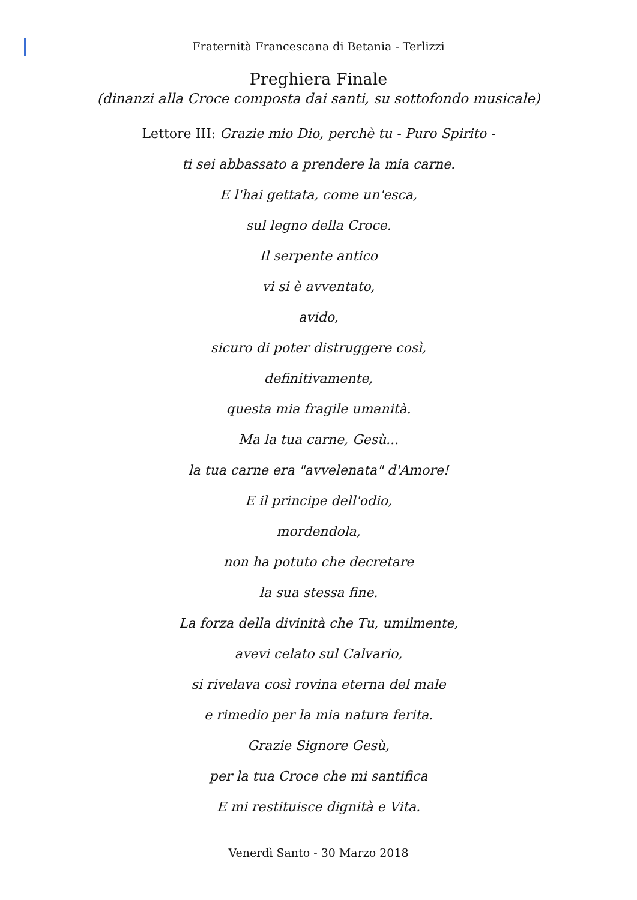Fraternità Francescana di Betania - Terlizzi
Preghiera Finale
(dinanzi alla Croce composta dai santi, su sottofondo musicale)
Lettore III: Grazie mio Dio, perchè tu - Puro Spirito -
ti sei abbassato a prendere la mia carne.
E l'hai gettata, come un'esca,
sul legno della Croce.
Il serpente antico
vi si è avventato,
avido,
sicuro di poter distruggere così,
definitivamente,
questa mia fragile umanità.
Ma la tua carne, Gesù...
la tua carne era "avvelenata" d'Amore!
E il principe dell'odio,
mordendola,
non ha potuto che decretare
la sua stessa fine.
La forza della divinità che Tu, umilmente,
avevi celato sul Calvario,
si rivelava così rovina eterna del male
e rimedio per la mia natura ferita.
Grazie Signore Gesù,
per la tua Croce che mi santifica
E mi restituisce dignità e Vita.
Venerdì Santo - 30 Marzo 2018